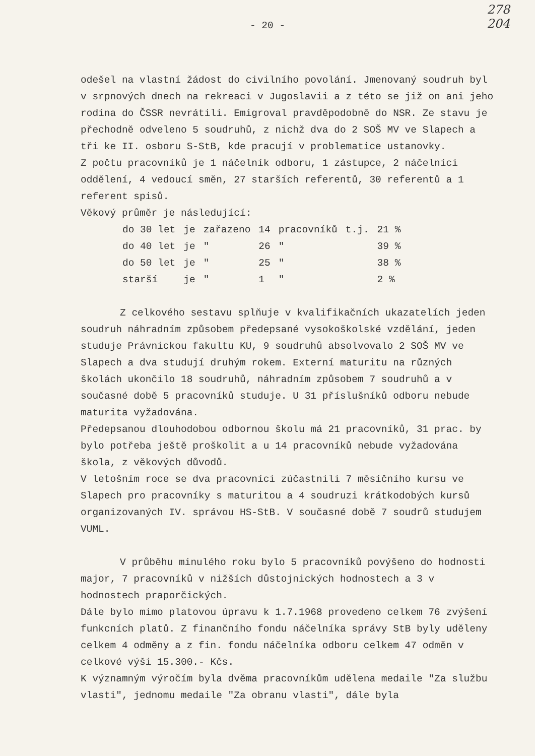278
204
- 20 -
odešel na vlastní žádost do civilního povolání. Jmenovaný soudruh byl v srpnových dnech na rekreaci v Jugoslavii a z této se již on ani jeho rodina do ČSSR nevrátili. Emigroval pravděpodobně do NSR. Ze stavu je přechodně odveleno 5 soudruhů, z nichž dva do 2 SOŠ MV ve Slapech a tři ke II. osboru S-StB, kde pracují v problematice ustanovky.
Z počtu pracovníků je 1 náčelník odboru, 1 zástupce, 2 náčelníci oddělení, 4 vedoucí směn, 27 starších referentů, 30 referentů a 1 referent spisů.
Věkový průměr je následující:
| do 30 let | je | zařazeno | 14 | pracovníků | t.j. | 21 % |
| do 40 let | je | " | 26 | " | | 39 % |
| do 50 let | je | " | 25 | " | | 38 % |
| starší | je | " | 1 | " | | 2 % |
Z celkového sestavu splňuje v kvalifikačních ukazatelích jeden soudruh náhradním způsobem předepsané vysokoškolské vzdělání, jeden studuje Právnickou fakultu KU, 9 soudruhů absolvovalo 2 SOŠ MV ve Slapech a dva studují druhým rokem. Externí maturitu na různých školách ukončilo 18 soudruhů, náhradním způsobem 7 soudruhů a v současné době 5 pracovníků studuje. U 31 příslušníků odboru nebude maturita vyžadována.
Předepsanou dlouhodobou odbornou školu má 21 pracovníků, 31 prac. by bylo potřeba ještě proškolit a u 14 pracovníků nebude vyžadována škola, z věkových důvodů.
V letošním roce se dva pracovníci zúčastnili 7 měsíčního kursu ve Slapech pro pracovníky s maturitou a 4 soudruzi krátkodobých kursů organizovaných IV. správou HS-StB. V současné době 7 soudrů studujem VUML.
V průběhu minulého roku bylo 5 pracovníků povýšeno do hodnosti major, 7 pracovníků v nižších důstojnických hodnostech a 3 v hodnostech praporčických.
Dále bylo mimo platovou úpravu k 1.7.1968 provedeno celkem 76 zvýšení funkcních platů. Z finančního fondu náčelníka správy StB byly uděleny celkem 4 odměny a z fin. fondu náčelníka odboru celkem 47 odměn v celkové výši 15.300.- Kčs.
K významným výročím byla dvěma pracovníkům udělena medaile "Za službu vlasti", jednomu medaile "Za obranu vlasti", dále byla